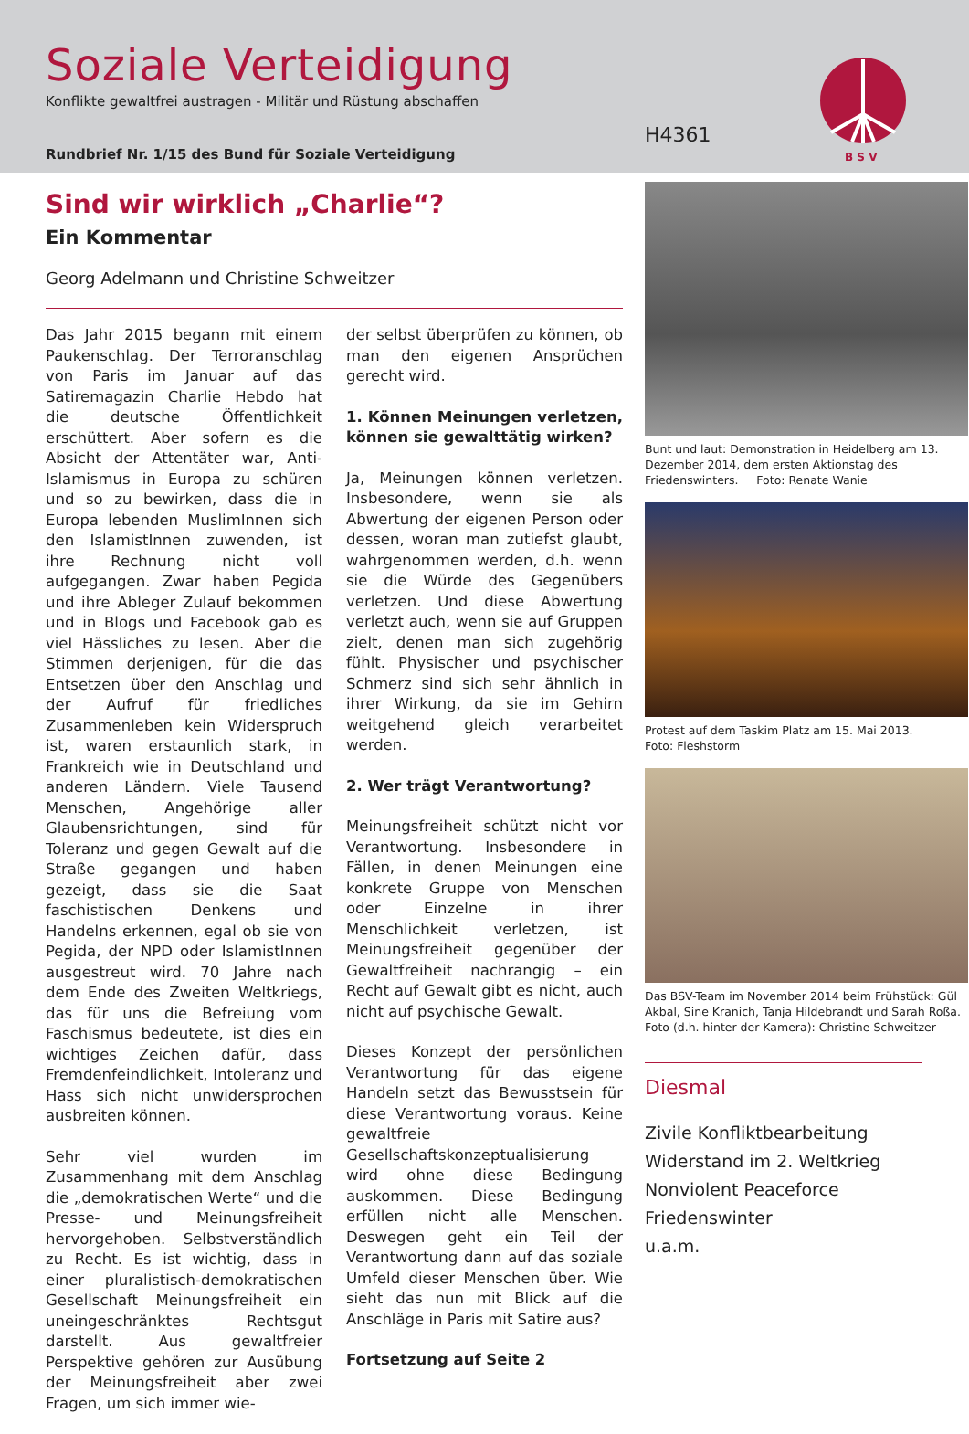Soziale Verteidigung
Konflikte gewaltfrei austragen - Militär und Rüstung abschaffen
H4361
Rundbrief Nr. 1/15 des Bund für Soziale Verteidigung
B S V
Sind wir wirklich „Charlie“?
Ein Kommentar
Georg Adelmann und Christine Schweitzer
Das Jahr 2015 begann mit einem Paukenschlag. Der Terroranschlag von Paris im Januar auf das Satiremagazin Charlie Hebdo hat die deutsche Öffentlichkeit erschüttert. Aber sofern es die Absicht der Attentäter war, Anti-Islamismus in Europa zu schüren und so zu bewirken, dass die in Europa lebenden MuslimInnen sich den IslamistInnen zuwenden, ist ihre Rechnung nicht voll aufgegangen. Zwar haben Pegida und ihre Ableger Zulauf bekommen und in Blogs und Facebook gab es viel Hässliches zu lesen. Aber die Stimmen derjenigen, für die das Entsetzen über den Anschlag und der Aufruf für friedliches Zusammenleben kein Widerspruch ist, waren erstaunlich stark, in Frankreich wie in Deutschland und anderen Ländern. Viele Tausend Menschen, Angehörige aller Glaubensrichtungen, sind für Toleranz und gegen Gewalt auf die Straße gegangen und haben gezeigt, dass sie die Saat faschistischen Denkens und Handelns erkennen, egal ob sie von Pegida, der NPD oder IslamistInnen ausgestreut wird. 70 Jahre nach dem Ende des Zweiten Weltkriegs, das für uns die Befreiung vom Faschismus bedeutete, ist dies ein wichtiges Zeichen dafür, dass Fremdenfeindlichkeit, Intoleranz und Hass sich nicht unwidersprochen ausbreiten können.
Sehr viel wurden im Zusammenhang mit dem Anschlag die „demokratischen Werte“ und die Presse- und Meinungsfreiheit hervorgehoben. Selbstverständlich zu Recht. Es ist wichtig, dass in einer pluralistisch-demokratischen Gesellschaft Meinungsfreiheit ein uneingeschränktes Rechtsgut darstellt. Aus gewaltfreier Perspektive gehören zur Ausübung der Meinungsfreiheit aber zwei Fragen, um sich immer wie-
der selbst überprüfen zu können, ob man den eigenen Ansprüchen gerecht wird.
1. Können Meinungen verletzen, können sie gewalttätig wirken?
Ja, Meinungen können verletzen. Insbesondere, wenn sie als Abwertung der eigenen Person oder dessen, woran man zutiefst glaubt, wahrgenommen werden, d.h. wenn sie die Würde des Gegenübers verletzen. Und diese Abwertung verletzt auch, wenn sie auf Gruppen zielt, denen man sich zugehörig fühlt. Physischer und psychischer Schmerz sind sich sehr ähnlich in ihrer Wirkung, da sie im Gehirn weitgehend gleich verarbeitet werden.
2. Wer trägt Verantwortung?
Meinungsfreiheit schützt nicht vor Verantwortung. Insbesondere in Fällen, in denen Meinungen eine konkrete Gruppe von Menschen oder Einzelne in ihrer Menschlichkeit verletzen, ist Meinungsfreiheit gegenüber der Gewaltfreiheit nachrangig – ein Recht auf Gewalt gibt es nicht, auch nicht auf psychische Gewalt.
Dieses Konzept der persönlichen Verantwortung für das eigene Handeln setzt das Bewusstsein für diese Verantwortung voraus. Keine gewaltfreie Gesellschaftskonzeptualisierung wird ohne diese Bedingung auskommen. Diese Bedingung erfüllen nicht alle Menschen. Deswegen geht ein Teil der Verantwortung dann auf das soziale Umfeld dieser Menschen über. Wie sieht das nun mit Blick auf die Anschläge in Paris mit Satire aus?
Fortsetzung auf Seite 2
Bunt und laut: Demonstration in Heidelberg am 13. Dezember 2014, dem ersten Aktionstag des Friedenswinters. Foto: Renate Wanie
Protest auf dem Taskim Platz am 15. Mai 2013.
Foto: Fleshstorm
Das BSV-Team im November 2014 beim Frühstück: Gül Akbal, Sine Kranich, Tanja Hildebrandt und Sarah Roßa.
Foto (d.h. hinter der Kamera): Christine Schweitzer
Diesmal
Zivile Konfliktbearbeitung
Widerstand im 2. Weltkrieg
Nonviolent Peaceforce
Friedenswinter
u.a.m.